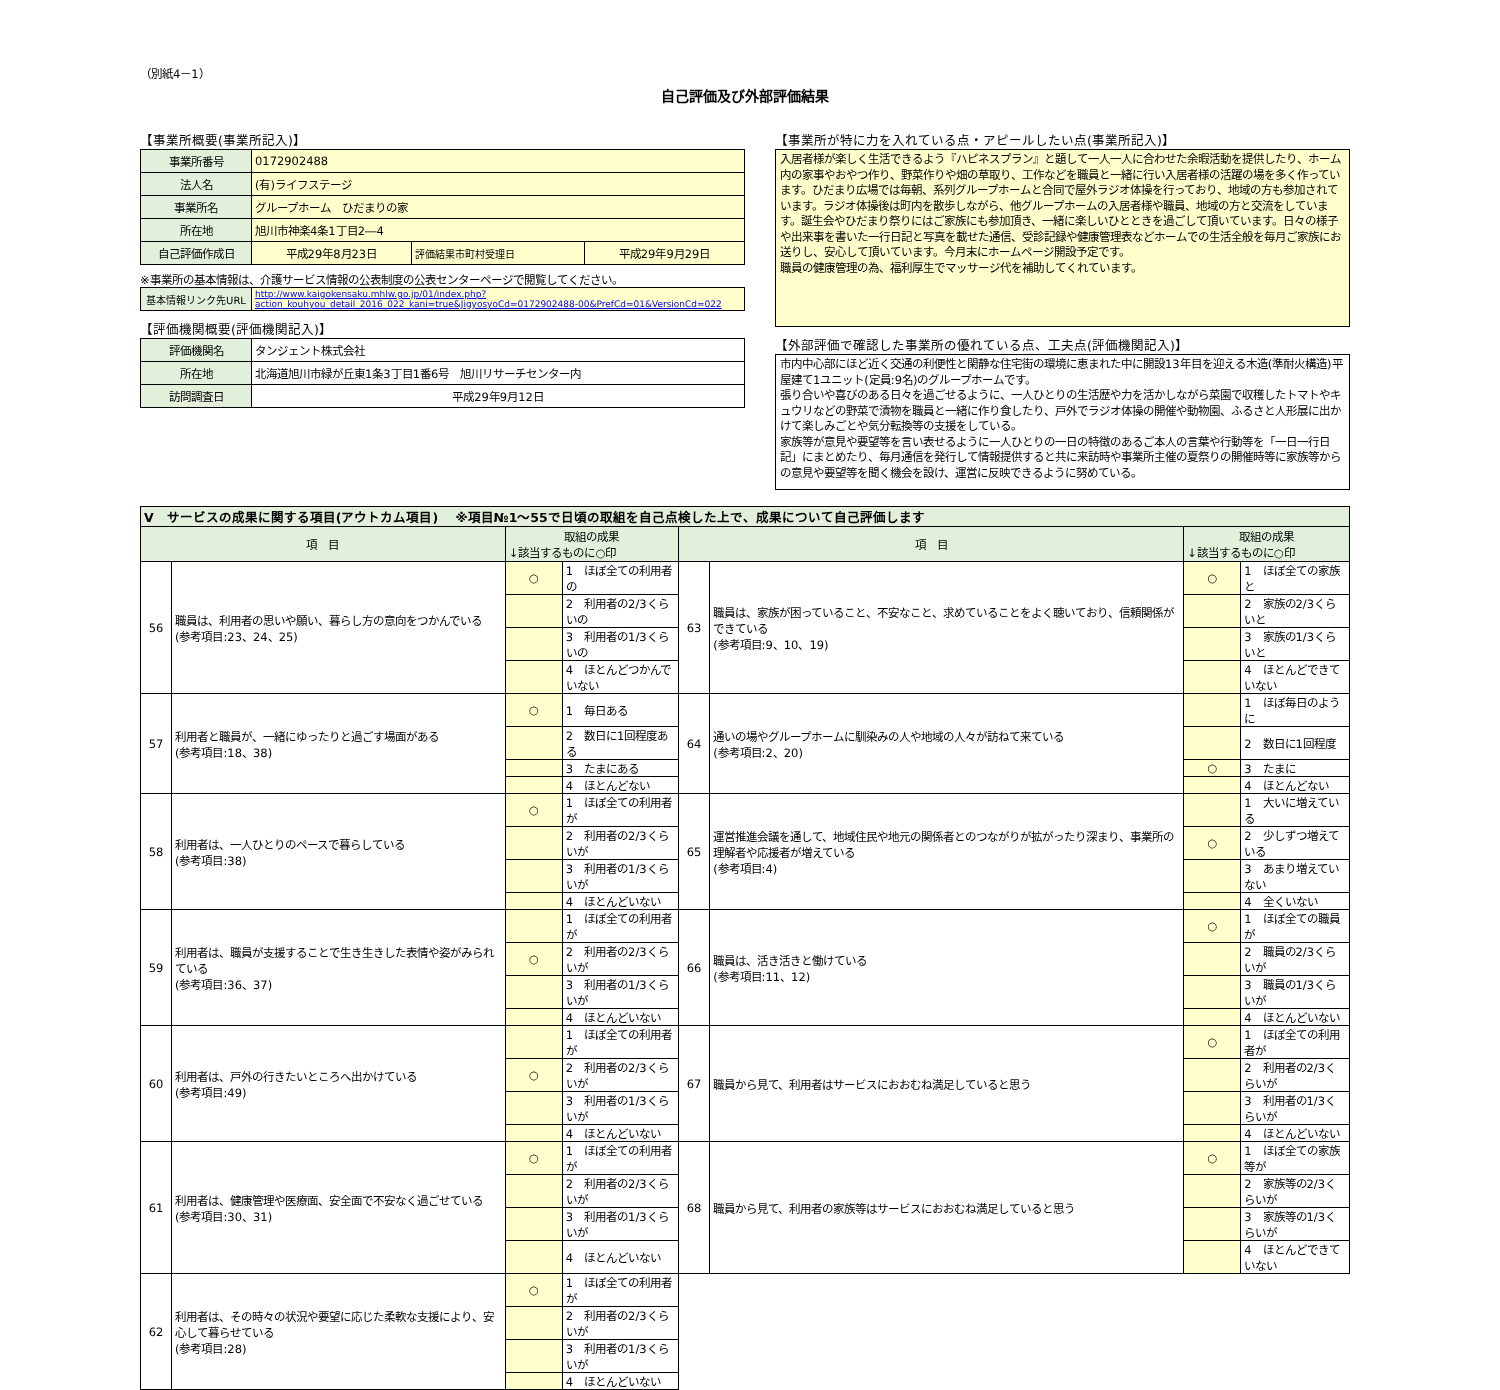（別紙4－1）
自己評価及び外部評価結果
【事業所概要(事業所記入)】
| 事業所番号 | 0172902488 | | |
| 法人名 | (有)ライフステージ | | |
| 事業所名 | グループホーム ひだまりの家 | | |
| 所在地 | 旭川市神楽4条1丁目2―4 | | |
| 自己評価作成日 | 平成29年8月23日 | 評価結果市町村受理日 | 平成29年9月29日 |
※事業所の基本情報は、介護サービス情報の公表制度の公表センターページで閲覧してください。
| 基本情報リンク先URL | http://www.kaigokensaku.mhlw.go.jp/01/index.php?action_kouhyou_detail_2016_022_kani=true&JigyosyoCd=0172902488-00&PrefCd=01&VersionCd=022 |
【評価機関概要(評価機関記入)】
| 評価機関名 | タンジェント株式会社 |
| 所在地 | 北海道旭川市緑が丘東1条3丁目1番6号 旭川リサーチセンター内 |
| 訪問調査日 | 平成29年9月12日 |
【事業所が特に力を入れている点・アピールしたい点(事業所記入)】
入居者様が楽しく生活できるよう『ハピネスプラン』と題して一人一人に合わせた余暇活動を提供したり、ホーム内の家事やおやつ作り、野菜作りや畑の草取り、工作などを職員と一緒に行い入居者様の活躍の場を多く作っています。ひだまり広場では毎朝、系列グループホームと合同で屋外ラジオ体操を行っており、地域の方も参加されています。ラジオ体操後は町内を散歩しながら、他グループホームの入居者様や職員、地域の方と交流をしています。誕生会やひだまり祭りにはご家族にも参加頂き、一緒に楽しいひとときを過ごして頂いています。日々の様子や出来事を書いた一行日記と写真を載せた通信、受診記録や健康管理表などホームでの生活全般を毎月ご家族にお送りし、安心して頂いています。今月末にホームページ開設予定です。
職員の健康管理の為、福利厚生でマッサージ代を補助してくれています。
【外部評価で確認した事業所の優れている点、工夫点(評価機関記入)】
市内中心部にほど近く交通の利便性と閑静な住宅街の環境に恵まれた中に開設13年目を迎える木造(準耐火構造)平屋建て1ユニット(定員:9名)のグループホームです。
張り合いや喜びのある日々を過ごせるように、一人ひとりの生活歴や力を活かしながら菜園で収穫したトマトやキュウリなどの野菜で漬物を職員と一緒に作り食したり、戸外でラジオ体操の開催や動物園、ふるさと人形展に出かけて楽しみごとや気分転換等の支援をしている。
家族等が意見や要望等を言い表せるように一人ひとりの一日の特徴のあるご本人の言葉や行動等を「一日一行日記」にまとめたり、毎月通信を発行して情報提供すると共に来訪時や事業所主催の夏祭りの開催時等に家族等からの意見や要望等を聞く機会を設け、運営に反映できるように努めている。
| Ⅴ サービスの成果に関する項目(アウトカム項目) ※項目№1～55で日頃の取組を自己点検した上で、成果について自己評価します | | | | | | | |
| 項 目 | | 取組の成果 ↓該当するものに○印 | | 項 目 | | 取組の成果 ↓該当するものに○印 | |
| 56 | 職員は、利用者の思いや願い、暮らし方の意向をつかんでいる (参考項目:23、24、25) | ○ | 1 ほぼ全ての利用者の | 63 | 職員は、家族が困っていること、不安なこと、求めていることをよく聴いており、信頼関係ができている (参考項目:9、10、19) | ○ | 1 ほぼ全ての家族と |
| | | | 2 利用者の2/3くらいの | | | | 2 家族の2/3くらいと |
| | | | 3 利用者の1/3くらいの | | | | 3 家族の1/3くらいと |
| | | | 4 ほとんどつかんでいない | | | | 4 ほとんどできていない |
| 57 | 利用者と職員が、一緒にゆったりと過ごす場面がある (参考項目:18、38) | ○ | 1 毎日ある | 64 | 通いの場やグループホームに馴染みの人や地域の人々が訪ねて来ている (参考項目:2、20) | | 1 ほぼ毎日のように |
| | | | 2 数日に1回程度ある | | | | 2 数日に1回程度 |
| | | | 3 たまにある | | | ○ | 3 たまに |
| | | | 4 ほとんどない | | | | 4 ほとんどない |
| 58 | 利用者は、一人ひとりのペースで暮らしている (参考項目:38) | ○ | 1 ほぼ全ての利用者が | 65 | 運営推進会議を通して、地域住民や地元の関係者とのつながりが拡がったり深まり、事業所の理解者や応援者が増えている (参考項目:4) | | 1 大いに増えている |
| | | | 2 利用者の2/3くらいが | | | ○ | 2 少しずつ増えている |
| | | | 3 利用者の1/3くらいが | | | | 3 あまり増えていない |
| | | | 4 ほとんどいない | | | | 4 全くいない |
| 59 | 利用者は、職員が支援することで生き生きした表情や姿がみられている (参考項目:36、37) | | 1 ほぼ全ての利用者が | 66 | 職員は、活き活きと働けている (参考項目:11、12) | ○ | 1 ほぼ全ての職員が |
| | | ○ | 2 利用者の2/3くらいが | | | | 2 職員の2/3くらいが |
| | | | 3 利用者の1/3くらいが | | | | 3 職員の1/3くらいが |
| | | | 4 ほとんどいない | | | | 4 ほとんどいない |
| 60 | 利用者は、戸外の行きたいところへ出かけている (参考項目:49) | | 1 ほぼ全ての利用者が | 67 | 職員から見て、利用者はサービスにおおむね満足していると思う | ○ | 1 ほぼ全ての利用者が |
| | | ○ | 2 利用者の2/3くらいが | | | | 2 利用者の2/3くらいが |
| | | | 3 利用者の1/3くらいが | | | | 3 利用者の1/3くらいが |
| | | | 4 ほとんどいない | | | | 4 ほとんどいない |
| 61 | 利用者は、健康管理や医療面、安全面で不安なく過ごせている (参考項目:30、31) | ○ | 1 ほぼ全ての利用者が | 68 | 職員から見て、利用者の家族等はサービスにおおむね満足していると思う | ○ | 1 ほぼ全ての家族等が |
| | | | 2 利用者の2/3くらいが | | | | 2 家族等の2/3くらいが |
| | | | 3 利用者の1/3くらいが | | | | 3 家族等の1/3くらいが |
| | | | 4 ほとんどいない | | | | 4 ほとんどできていない |
| 62 | 利用者は、その時々の状況や要望に応じた柔軟な支援により、安心して暮らせている (参考項目:28) | ○ | 1 ほぼ全ての利用者が | | | | |
| | | | 2 利用者の2/3くらいが | | | | |
| | | | 3 利用者の1/3くらいが | | | | |
| | | | 4 ほとんどいない | | | | |